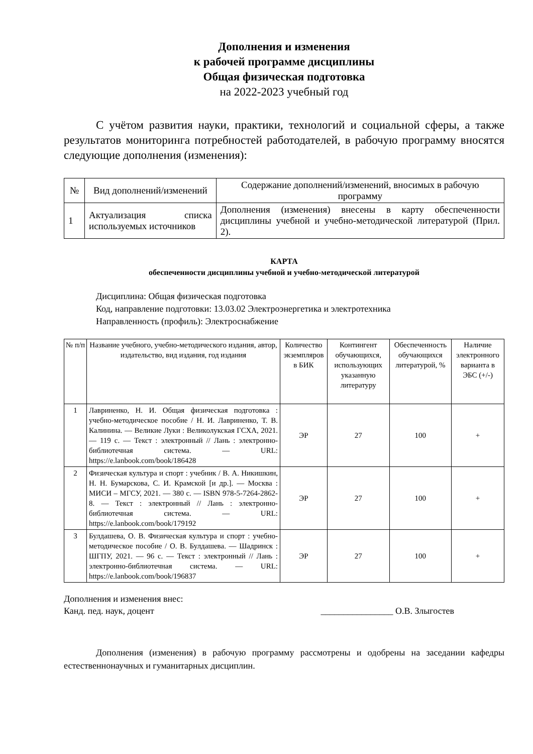Дополнения и изменения
к рабочей программе дисциплины
Общая физическая подготовка
на 2022-2023 учебный год
С учётом развития науки, практики, технологий и социальной сферы, а также результатов мониторинга потребностей работодателей, в рабочую программу вносятся следующие дополнения (изменения):
| № | Вид дополнений/изменений | Содержание дополнений/изменений, вносимых в рабочую программу |
| --- | --- | --- |
| 1 | Актуализация списка используемых источников | Дополнения (изменения) внесены в карту обеспеченности дисциплины учебной и учебно-методической литературой (Прил. 2). |
КАРТА
обеспеченности дисциплины учебной и учебно-методической литературой
Дисциплина: Общая физическая подготовка
Код, направление подготовки: 13.03.02 Электроэнергетика и электротехника
Направленность (профиль): Электроснабжение
| № п/п | Название учебного, учебно-методического издания, автор, издательство, вид издания, год издания | Количество экземпляров в БИК | Контингент обучающихся, использующих указанную литературу | Обеспеченность обучающихся литературой, % | Наличие электронного варианта в ЭБС (+/-) |
| --- | --- | --- | --- | --- | --- |
| 1 | Лавриненко, Н. И. Общая физическая подготовка : учебно-методическое пособие / Н. И. Лавриненко, Т. В. Калинина. — Великие Луки : Великолукская ГСХА, 2021. — 119 с. — Текст : электронный // Лань : электронно-библиотечная система. — URL: https://e.lanbook.com/book/186428 | ЭР | 27 | 100 | + |
| 2 | Физическая культура и спорт : учебник / В. А. Никишкин, Н. Н. Бумарскова, С. И. Крамской [и др.]. — Москва : МИСИ – МГСУ, 2021. — 380 с. — ISBN 978-5-7264-2862-8. — Текст : электронный // Лань : электронно-библиотечная система. — URL: https://e.lanbook.com/book/179192 | ЭР | 27 | 100 | + |
| 3 | Булдашева, О. В. Физическая культура и спорт : учебно-методическое пособие / О. В. Булдашева. — Шадринск : ШГПУ, 2021. — 96 с. — Текст : электронный // Лань : электронно-библиотечная система. — URL: https://e.lanbook.com/book/196837 | ЭР | 27 | 100 | + |
Дополнения и изменения внес:
Канд. пед. наук, доцент ________________ О.В. Злыгостев
Дополнения (изменения) в рабочую программу рассмотрены и одобрены на заседании кафедры естественнонаучных и гуманитарных дисциплин.